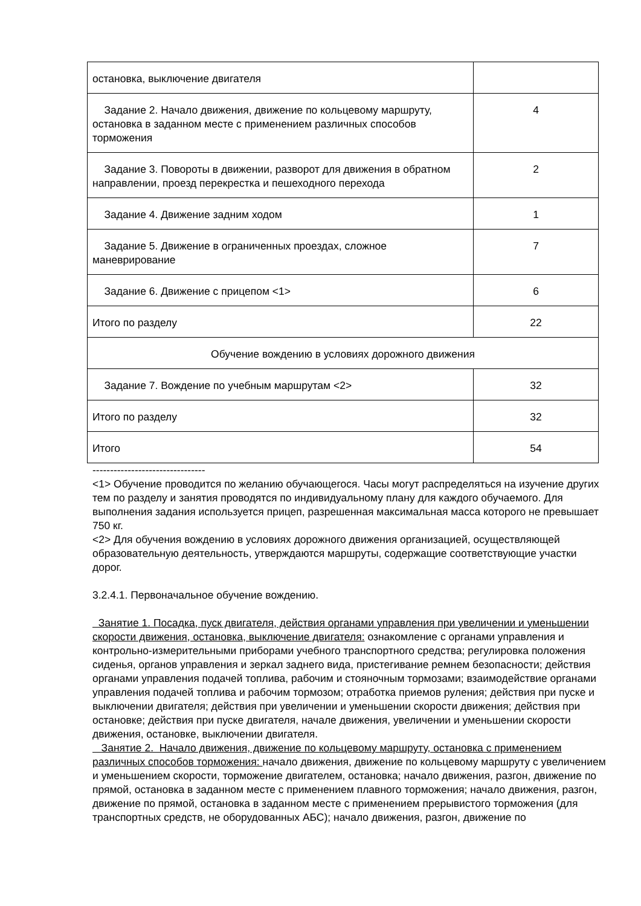| остановка, выключение двигателя | |
| Задание 2. Начало движения, движение по кольцевому маршруту, остановка в заданном месте с применением различных способов торможения | 4 |
| Задание 3. Повороты в движении, разворот для движения в обратном направлении, проезд перекрестка и пешеходного перехода | 2 |
| Задание 4. Движение задним ходом | 1 |
| Задание 5. Движение в ограниченных проездах, сложное маневрирование | 7 |
| Задание 6. Движение с прицепом <1> | 6 |
| Итого по разделу | 22 |
| Обучение вождению в условиях дорожного движения | |
| Задание 7. Вождение по учебным маршрутам <2> | 32 |
| Итого по разделу | 32 |
| Итого | 54 |
--------------------------------
<1> Обучение проводится по желанию обучающегося. Часы могут распределяться на изучение других тем по разделу и занятия проводятся по индивидуальному плану для каждого обучаемого. Для выполнения задания используется прицеп, разрешенная максимальная масса которого не превышает 750 кг.
<2> Для обучения вождению в условиях дорожного движения организацией, осуществляющей образовательную деятельность, утверждаются маршруты, содержащие соответствующие участки дорог.
3.2.4.1. Первоначальное обучение вождению.
Занятие 1. Посадка, пуск двигателя, действия органами управления при увеличении и уменьшении скорости движения, остановка, выключение двигателя: ознакомление с органами управления и контрольно-измерительными приборами учебного транспортного средства; регулировка положения сиденья, органов управления и зеркал заднего вида, пристегивание ремнем безопасности; действия органами управления подачей топлива, рабочим и стояночным тормозами; взаимодействие органами управления подачей топлива и рабочим тормозом; отработка приемов руления; действия при пуске и выключении двигателя; действия при увеличении и уменьшении скорости движения; действия при остановке; действия при пуске двигателя, начале движения, увеличении и уменьшении скорости движения, остановке, выключении двигателя.
Занятие 2. Начало движения, движение по кольцевому маршруту, остановка с применением различных способов торможения: начало движения, движение по кольцевому маршруту с увеличением и уменьшением скорости, торможение двигателем, остановка; начало движения, разгон, движение по прямой, остановка в заданном месте с применением плавного торможения; начало движения, разгон, движение по прямой, остановка в заданном месте с применением прерывистого торможения (для транспортных средств, не оборудованных АБС); начало движения, разгон, движение по